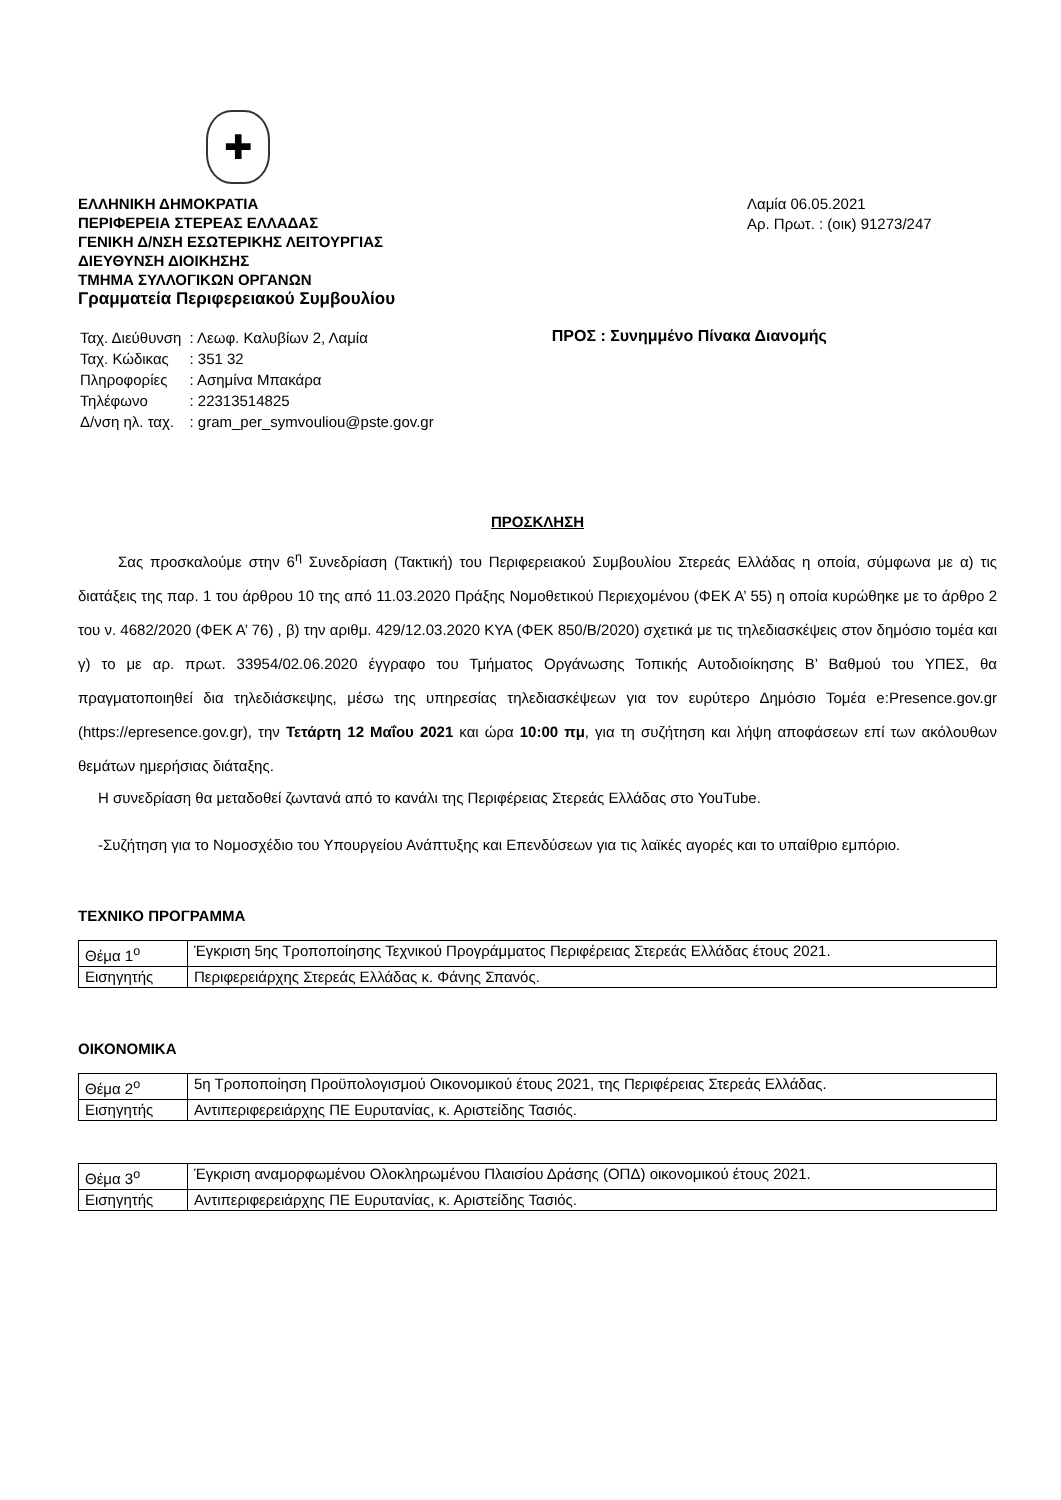✚
ΕΛΛΗΝΙΚΗ ΔΗΜΟΚΡΑΤΙΑ
ΠΕΡΙΦΕΡΕΙΑ ΣΤΕΡΕΑΣ ΕΛΛΑΔΑΣ
ΓΕΝΙΚΗ Δ/ΝΣΗ ΕΣΩΤΕΡΙΚΗΣ ΛΕΙΤΟΥΡΓΙΑΣ
ΔΙΕΥΘΥΝΣΗ ΔΙΟΙΚΗΣΗΣ
ΤΜΗΜΑ ΣΥΛΛΟΓΙΚΩΝ ΟΡΓΑΝΩΝ
Γραμματεία Περιφερειακού Συμβουλίου
Λαμία 06.05.2021
Αρ. Πρωτ. : (οικ) 91273/247
| Ταχ. Διεύθυνση | : Λεωφ. Καλυβίων 2, Λαμία |
| Ταχ. Κώδικας | : 351 32 |
| Πληροφορίες | : Ασημίνα Μπακάρα |
| Τηλέφωνο | : 22313514825 |
| Δ/νση ηλ. ταχ. | : gram_per_symvouliou@pste.gov.gr |
ΠΡΟΣ : Συνημμένο Πίνακα Διανομής
ΠΡΟΣΚΛΗΣΗ
Σας προσκαλούμε στην 6<sup>η</sup> Συνεδρίαση (Τακτική) του Περιφερειακού Συμβουλίου Στερεάς Ελλάδας η οποία, σύμφωνα με α) τις διατάξεις της παρ. 1 του άρθρου 10 της από 11.03.2020 Πράξης Νομοθετικού Περιεχομένου (ΦΕΚ Α’ 55) η οποία κυρώθηκε με το άρθρο 2 του ν. 4682/2020 (ΦΕΚ Α’ 76) , β) την αριθμ. 429/12.03.2020 ΚΥΑ (ΦΕΚ 850/Β/2020) σχετικά με τις τηλεδιασκέψεις στον δημόσιο τομέα και γ) το με αρ. πρωτ. 33954/02.06.2020 έγγραφο του Τμήματος Οργάνωσης Τοπικής Αυτοδιοίκησης Β’ Βαθμού του ΥΠΕΣ, θα πραγματοποιηθεί δια τηλεδιάσκεψης, μέσω της υπηρεσίας τηλεδιασκέψεων για τον ευρύτερο Δημόσιο Τομέα e:Presence.gov.gr (https://epresence.gov.gr), την Τετάρτη 12 Μαΐου 2021 και ώρα 10:00 πμ, για τη συζήτηση και λήψη αποφάσεων επί των ακόλουθων θεμάτων ημερήσιας διάταξης.
Η συνεδρίαση θα μεταδοθεί ζωντανά από το κανάλι της Περιφέρειας Στερεάς Ελλάδας στο YouTube.
-Συζήτηση για το Νομοσχέδιο του Υπουργείου Ανάπτυξης και Επενδύσεων για τις λαϊκές αγορές και το υπαίθριο εμπόριο.
ΤΕΧΝΙΚΟ ΠΡΟΓΡΑΜΜΑ
| Θέμα 1<sup>ο</sup> | Έγκριση 5ης Τροποποίησης Τεχνικού Προγράμματος Περιφέρειας Στερεάς Ελλάδας έτους 2021. |
| Εισηγητής | Περιφερειάρχης Στερεάς Ελλάδας κ. Φάνης Σπανός. |
ΟΙΚΟΝΟΜΙΚΑ
| Θέμα 2<sup>ο</sup> | 5η Τροποποίηση Προϋπολογισμού Οικονομικού έτους 2021, της Περιφέρειας Στερεάς Ελλάδας. |
| Εισηγητής | Αντιπεριφερειάρχης ΠΕ Ευρυτανίας, κ. Αριστείδης Τασιός. |
| Θέμα 3<sup>ο</sup> | Έγκριση αναμορφωμένου Ολοκληρωμένου Πλαισίου Δράσης (ΟΠΔ) οικονομικού έτους 2021. |
| Εισηγητής | Αντιπεριφερειάρχης ΠΕ Ευρυτανίας, κ. Αριστείδης Τασιός. |